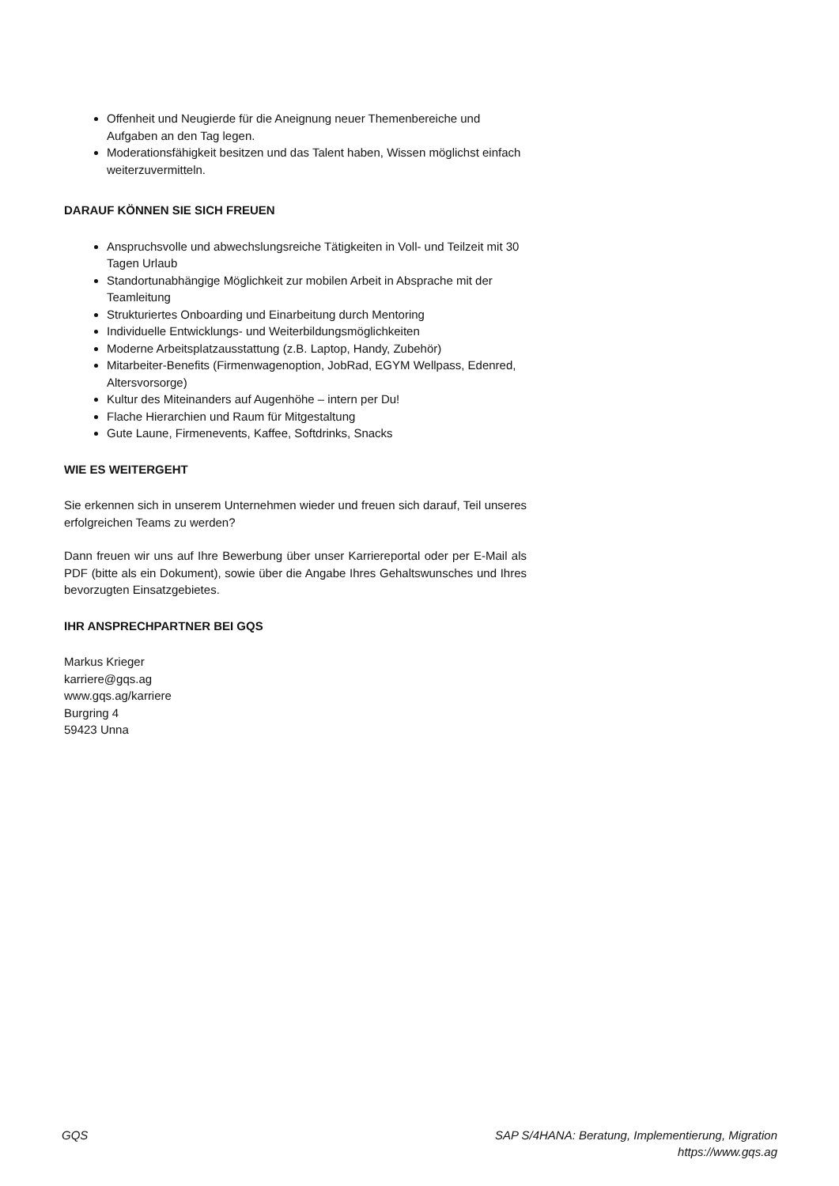Offenheit und Neugierde für die Aneignung neuer Themenbereiche und Aufgaben an den Tag legen.
Moderationsfähigkeit besitzen und das Talent haben, Wissen möglichst einfach weiterzuvermitteln.
DARAUF KÖNNEN SIE SICH FREUEN
Anspruchsvolle und abwechslungsreiche Tätigkeiten in Voll- und Teilzeit mit 30 Tagen Urlaub
Standortunabhängige Möglichkeit zur mobilen Arbeit in Absprache mit der Teamleitung
Strukturiertes Onboarding und Einarbeitung durch Mentoring
Individuelle Entwicklungs- und Weiterbildungsmöglichkeiten
Moderne Arbeitsplatzausstattung (z.B. Laptop, Handy, Zubehör)
Mitarbeiter-Benefits (Firmenwagenoption, JobRad, EGYM Wellpass, Edenred, Altersvorsorge)
Kultur des Miteinanders auf Augenhöhe – intern per Du!
Flache Hierarchien und Raum für Mitgestaltung
Gute Laune, Firmenevents, Kaffee, Softdrinks, Snacks
WIE ES WEITERGEHT
Sie erkennen sich in unserem Unternehmen wieder und freuen sich darauf, Teil unseres erfolgreichen Teams zu werden?
Dann freuen wir uns auf Ihre Bewerbung über unser Karriereportal oder per E-Mail als PDF (bitte als ein Dokument), sowie über die Angabe Ihres Gehaltswunsches und Ihres bevorzugten Einsatzgebietes.
IHR ANSPRECHPARTNER BEI GQS
Markus Krieger
karriere@gqs.ag
www.gqs.ag/karriere
Burgring 4
59423 Unna
GQS SAP S/4HANA: Beratung, Implementierung, Migration
https://www.gqs.ag